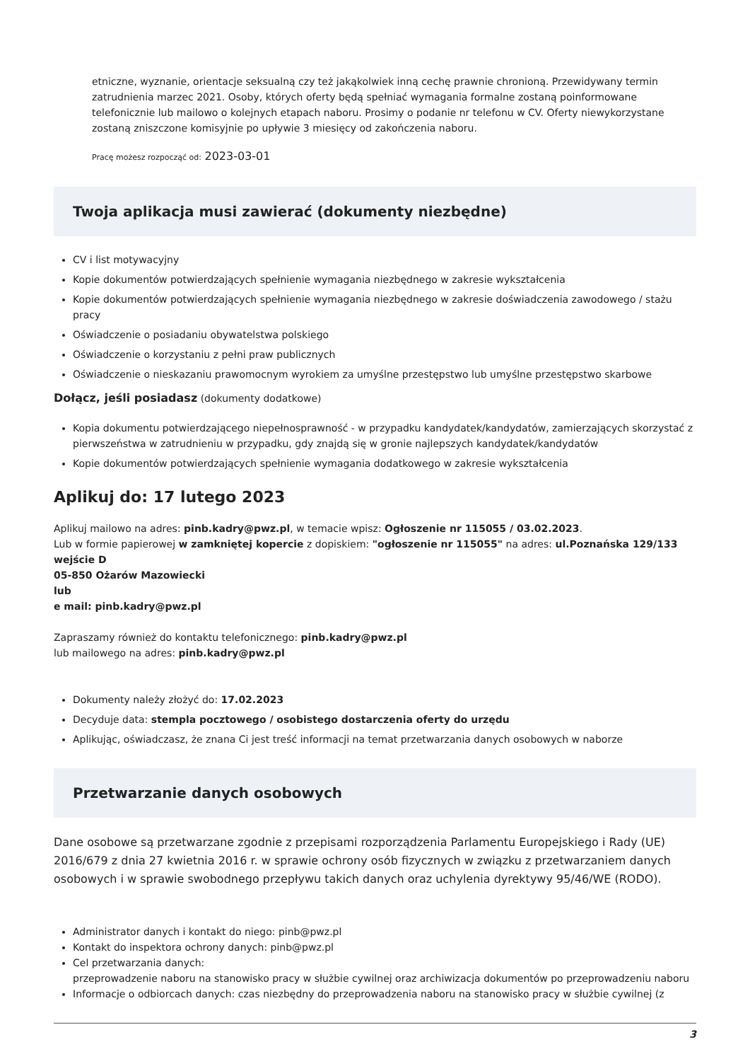etniczne, wyznanie, orientacje seksualną czy też jakąkolwiek inną cechę prawnie chronioną. Przewidywany termin zatrudnienia marzec 2021. Osoby, których oferty będą spełniać wymagania formalne zostaną poinformowane telefonicznie lub mailowo o kolejnych etapach naboru. Prosimy o podanie nr telefonu w CV. Oferty niewykorzystane zostaną zniszczone komisyjnie po upływie 3 miesięcy od zakończenia naboru.
Pracę możesz rozpocząć od: 2023-03-01
Twoja aplikacja musi zawierać (dokumenty niezbędne)
CV i list motywacyjny
Kopie dokumentów potwierdzających spełnienie wymagania niezbędnego w zakresie wykształcenia
Kopie dokumentów potwierdzających spełnienie wymagania niezbędnego w zakresie doświadczenia zawodowego / stażu pracy
Oświadczenie o posiadaniu obywatelstwa polskiego
Oświadczenie o korzystaniu z pełni praw publicznych
Oświadczenie o nieskazaniu prawomocnym wyrokiem za umyślne przestępstwo lub umyślne przestępstwo skarbowe
Dołącz, jeśli posiadasz (dokumenty dodatkowe)
Kopia dokumentu potwierdzającego niepełnosprawność - w przypadku kandydatek/kandydatów, zamierzających skorzystać z pierwszeństwa w zatrudnieniu w przypadku, gdy znajdą się w gronie najlepszych kandydatek/kandydatów
Kopie dokumentów potwierdzających spełnienie wymagania dodatkowego w zakresie wykształcenia
Aplikuj do: 17 lutego 2023
Aplikuj mailowo na adres: pinb.kadry@pwz.pl, w temacie wpisz: Ogłoszenie nr 115055 / 03.02.2023.
Lub w formie papierowej w zamkniętej kopercie z dopiskiem: "ogłoszenie nr 115055" na adres: ul.Poznańska 129/133 wejście D
05-850 Ożarów Mazowiecki
lub
e mail: pinb.kadry@pwz.pl
Zapraszamy również do kontaktu telefonicznego: pinb.kadry@pwz.pl
lub mailowego na adres: pinb.kadry@pwz.pl
Dokumenty należy złożyć do: 17.02.2023
Decyduje data: stempla pocztowego / osobistego dostarczenia oferty do urzędu
Aplikując, oświadczasz, że znana Ci jest treść informacji na temat przetwarzania danych osobowych w naborze
Przetwarzanie danych osobowych
Dane osobowe są przetwarzane zgodnie z przepisami rozporządzenia Parlamentu Europejskiego i Rady (UE) 2016/679 z dnia 27 kwietnia 2016 r. w sprawie ochrony osób fizycznych w związku z przetwarzaniem danych osobowych i w sprawie swobodnego przepływu takich danych oraz uchylenia dyrektywy 95/46/WE (RODO).
Administrator danych i kontakt do niego: pinb@pwz.pl
Kontakt do inspektora ochrony danych: pinb@pwz.pl
Cel przetwarzania danych:
przeprowadzenie naboru na stanowisko pracy w służbie cywilnej oraz archiwizacja dokumentów po przeprowadzeniu naboru
Informacje o odbiorcach danych: czas niezbędny do przeprowadzenia naboru na stanowisko pracy w służbie cywilnej (z
3